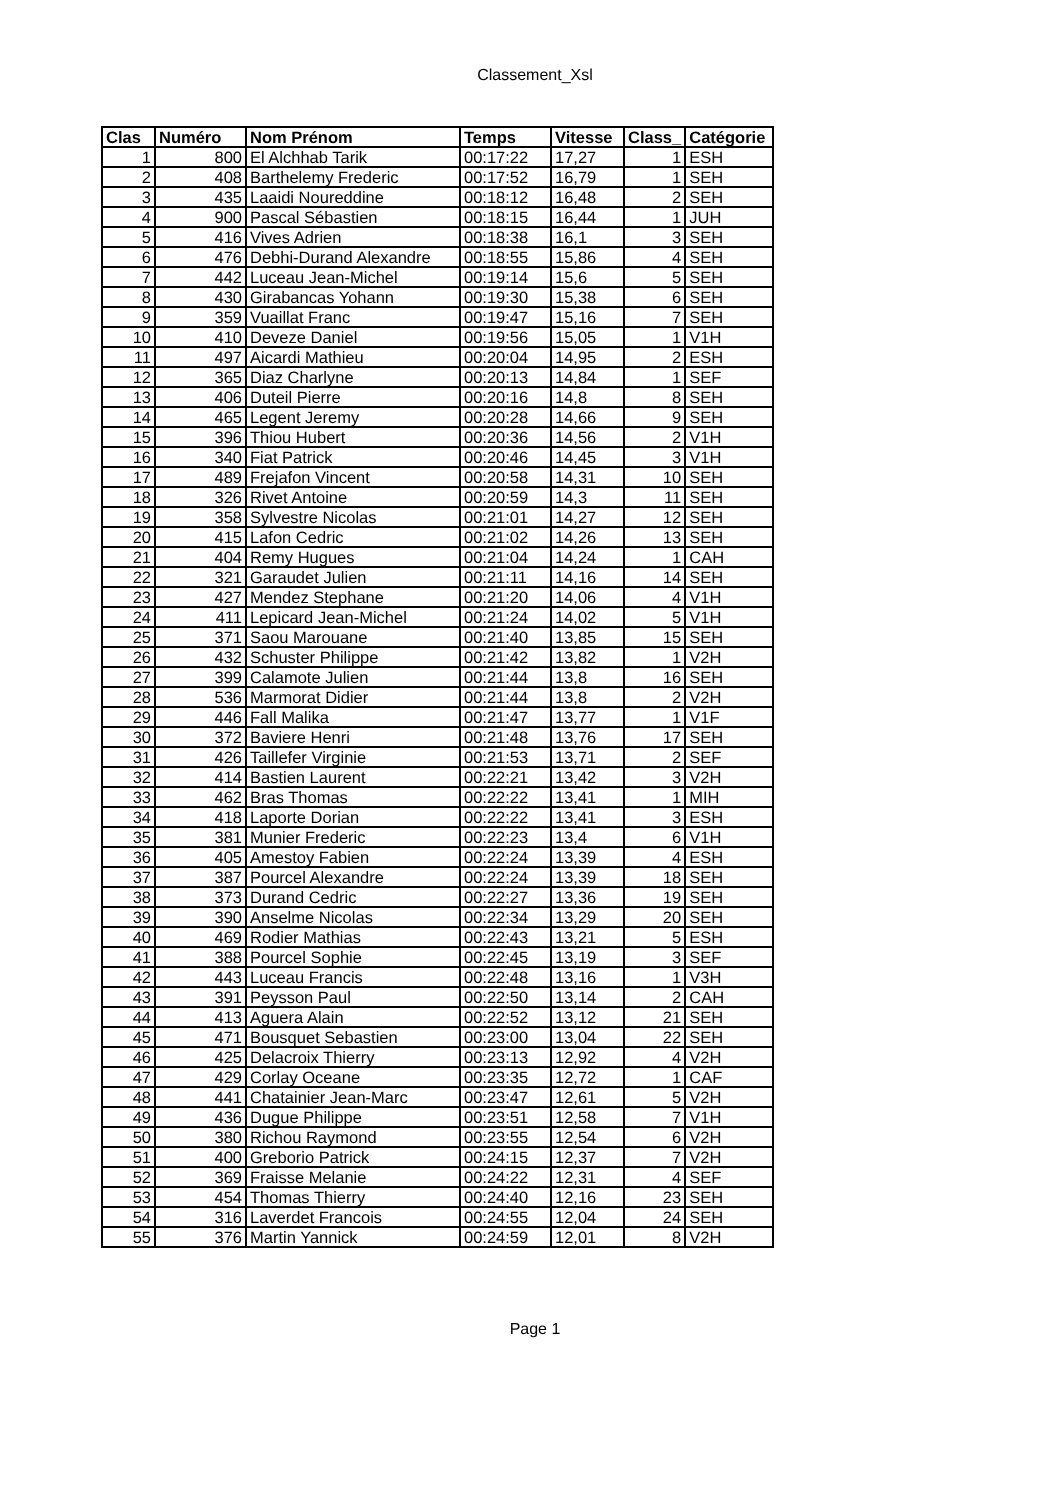Classement_Xsl
| Clas | Numéro | Nom Prénom | Temps | Vitesse | Class_ | Catégorie |
| --- | --- | --- | --- | --- | --- | --- |
| 1 | 800 | El Alchhab Tarik | 00:17:22 | 17,27 | 1 | ESH |
| 2 | 408 | Barthelemy Frederic | 00:17:52 | 16,79 | 1 | SEH |
| 3 | 435 | Laaidi Noureddine | 00:18:12 | 16,48 | 2 | SEH |
| 4 | 900 | Pascal Sébastien | 00:18:15 | 16,44 | 1 | JUH |
| 5 | 416 | Vives Adrien | 00:18:38 | 16,1 | 3 | SEH |
| 6 | 476 | Debhi-Durand Alexandre | 00:18:55 | 15,86 | 4 | SEH |
| 7 | 442 | Luceau Jean-Michel | 00:19:14 | 15,6 | 5 | SEH |
| 8 | 430 | Girabancas Yohann | 00:19:30 | 15,38 | 6 | SEH |
| 9 | 359 | Vuaillat Franc | 00:19:47 | 15,16 | 7 | SEH |
| 10 | 410 | Deveze Daniel | 00:19:56 | 15,05 | 1 | V1H |
| 11 | 497 | Aicardi Mathieu | 00:20:04 | 14,95 | 2 | ESH |
| 12 | 365 | Diaz Charlyne | 00:20:13 | 14,84 | 1 | SEF |
| 13 | 406 | Duteil Pierre | 00:20:16 | 14,8 | 8 | SEH |
| 14 | 465 | Legent Jeremy | 00:20:28 | 14,66 | 9 | SEH |
| 15 | 396 | Thiou Hubert | 00:20:36 | 14,56 | 2 | V1H |
| 16 | 340 | Fiat Patrick | 00:20:46 | 14,45 | 3 | V1H |
| 17 | 489 | Frejafon Vincent | 00:20:58 | 14,31 | 10 | SEH |
| 18 | 326 | Rivet Antoine | 00:20:59 | 14,3 | 11 | SEH |
| 19 | 358 | Sylvestre Nicolas | 00:21:01 | 14,27 | 12 | SEH |
| 20 | 415 | Lafon Cedric | 00:21:02 | 14,26 | 13 | SEH |
| 21 | 404 | Remy Hugues | 00:21:04 | 14,24 | 1 | CAH |
| 22 | 321 | Garaudet Julien | 00:21:11 | 14,16 | 14 | SEH |
| 23 | 427 | Mendez Stephane | 00:21:20 | 14,06 | 4 | V1H |
| 24 | 411 | Lepicard Jean-Michel | 00:21:24 | 14,02 | 5 | V1H |
| 25 | 371 | Saou Marouane | 00:21:40 | 13,85 | 15 | SEH |
| 26 | 432 | Schuster Philippe | 00:21:42 | 13,82 | 1 | V2H |
| 27 | 399 | Calamote Julien | 00:21:44 | 13,8 | 16 | SEH |
| 28 | 536 | Marmorat Didier | 00:21:44 | 13,8 | 2 | V2H |
| 29 | 446 | Fall Malika | 00:21:47 | 13,77 | 1 | V1F |
| 30 | 372 | Baviere Henri | 00:21:48 | 13,76 | 17 | SEH |
| 31 | 426 | Taillefer Virginie | 00:21:53 | 13,71 | 2 | SEF |
| 32 | 414 | Bastien Laurent | 00:22:21 | 13,42 | 3 | V2H |
| 33 | 462 | Bras Thomas | 00:22:22 | 13,41 | 1 | MIH |
| 34 | 418 | Laporte Dorian | 00:22:22 | 13,41 | 3 | ESH |
| 35 | 381 | Munier Frederic | 00:22:23 | 13,4 | 6 | V1H |
| 36 | 405 | Amestoy Fabien | 00:22:24 | 13,39 | 4 | ESH |
| 37 | 387 | Pourcel Alexandre | 00:22:24 | 13,39 | 18 | SEH |
| 38 | 373 | Durand Cedric | 00:22:27 | 13,36 | 19 | SEH |
| 39 | 390 | Anselme Nicolas | 00:22:34 | 13,29 | 20 | SEH |
| 40 | 469 | Rodier Mathias | 00:22:43 | 13,21 | 5 | ESH |
| 41 | 388 | Pourcel Sophie | 00:22:45 | 13,19 | 3 | SEF |
| 42 | 443 | Luceau Francis | 00:22:48 | 13,16 | 1 | V3H |
| 43 | 391 | Peysson Paul | 00:22:50 | 13,14 | 2 | CAH |
| 44 | 413 | Aguera Alain | 00:22:52 | 13,12 | 21 | SEH |
| 45 | 471 | Bousquet Sebastien | 00:23:00 | 13,04 | 22 | SEH |
| 46 | 425 | Delacroix Thierry | 00:23:13 | 12,92 | 4 | V2H |
| 47 | 429 | Corlay Oceane | 00:23:35 | 12,72 | 1 | CAF |
| 48 | 441 | Chatainier Jean-Marc | 00:23:47 | 12,61 | 5 | V2H |
| 49 | 436 | Dugue Philippe | 00:23:51 | 12,58 | 7 | V1H |
| 50 | 380 | Richou Raymond | 00:23:55 | 12,54 | 6 | V2H |
| 51 | 400 | Greborio Patrick | 00:24:15 | 12,37 | 7 | V2H |
| 52 | 369 | Fraisse Melanie | 00:24:22 | 12,31 | 4 | SEF |
| 53 | 454 | Thomas Thierry | 00:24:40 | 12,16 | 23 | SEH |
| 54 | 316 | Laverdet Francois | 00:24:55 | 12,04 | 24 | SEH |
| 55 | 376 | Martin Yannick | 00:24:59 | 12,01 | 8 | V2H |
Page 1